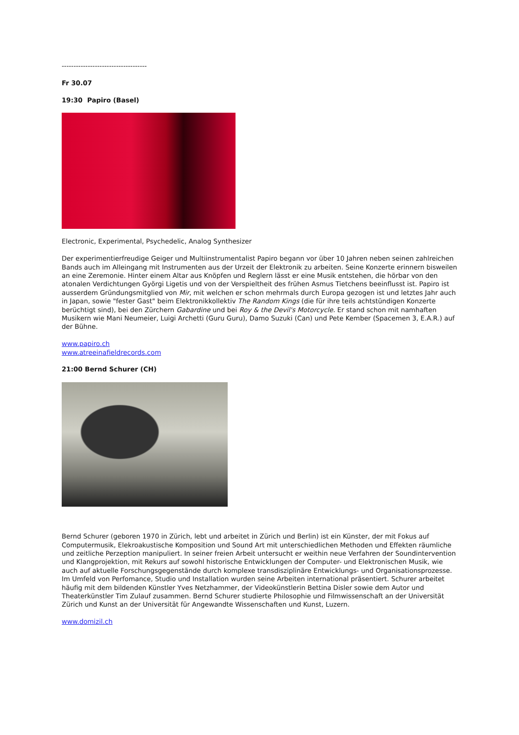------------------------------------
Fr 30.07
19:30 Papiro (Basel)
Electronic, Experimental, Psychedelic, Analog Synthesizer
Der experimentierfreudige Geiger und Multiinstrumentalist Papiro begann vor über 10 Jahren neben seinen zahlreichen Bands auch im Alleingang mit Instrumenten aus der Urzeit der Elektronik zu arbeiten. Seine Konzerte erinnern bisweilen an eine Zeremonie. Hinter einem Altar aus Knöpfen und Reglern lässt er eine Musik entstehen, die hörbar von den atonalen Verdichtungen Györgi Ligetis und von der Verspieltheit des frühen Asmus Tietchens beeinflusst ist. Papiro ist ausserdem Gründungsmitglied von Mir, mit welchen er schon mehrmals durch Europa gezogen ist und letztes Jahr auch in Japan, sowie "fester Gast" beim Elektronikkollektiv The Random Kings (die für ihre teils achtstündigen Konzerte berüchtigt sind), bei den Zürchern Gabardine und bei Roy & the Devil's Motorcycle. Er stand schon mit namhaften Musikern wie Mani Neumeier, Luigi Archetti (Guru Guru), Damo Suzuki (Can) und Pete Kember (Spacemen 3, E.A.R.) auf der Bühne.
www.papiro.ch
www.atreeinafieldrecords.com
21:00 Bernd Schurer (CH)
Bernd Schurer (geboren 1970 in Zürich, lebt und arbeitet in Zürich und Berlin) ist ein Künster, der mit Fokus auf Computermusik, Elekroakustische Komposition und Sound Art mit unterschiedlichen Methoden und Effekten räumliche und zeitliche Perzeption manipuliert. In seiner freien Arbeit untersucht er weithin neue Verfahren der Soundintervention und Klangprojektion, mit Rekurs auf sowohl historische Entwicklungen der Computer- und Elektronischen Musik, wie auch auf aktuelle Forschungsgegenstände durch komplexe transdisziplinäre Entwicklungs- und Organisationsprozesse. Im Umfeld von Perfomance, Studio und Installation wurden seine Arbeiten international präsentiert. Schurer arbeitet häufig mit dem bildenden Künstler Yves Netzhammer, der Videokünstlerin Bettina Disler sowie dem Autor und Theaterkünstler Tim Zulauf zusammen. Bernd Schurer studierte Philosophie und Filmwissenschaft an der Universität Zürich und Kunst an der Universität für Angewandte Wissenschaften und Kunst, Luzern.
www.domizil.ch